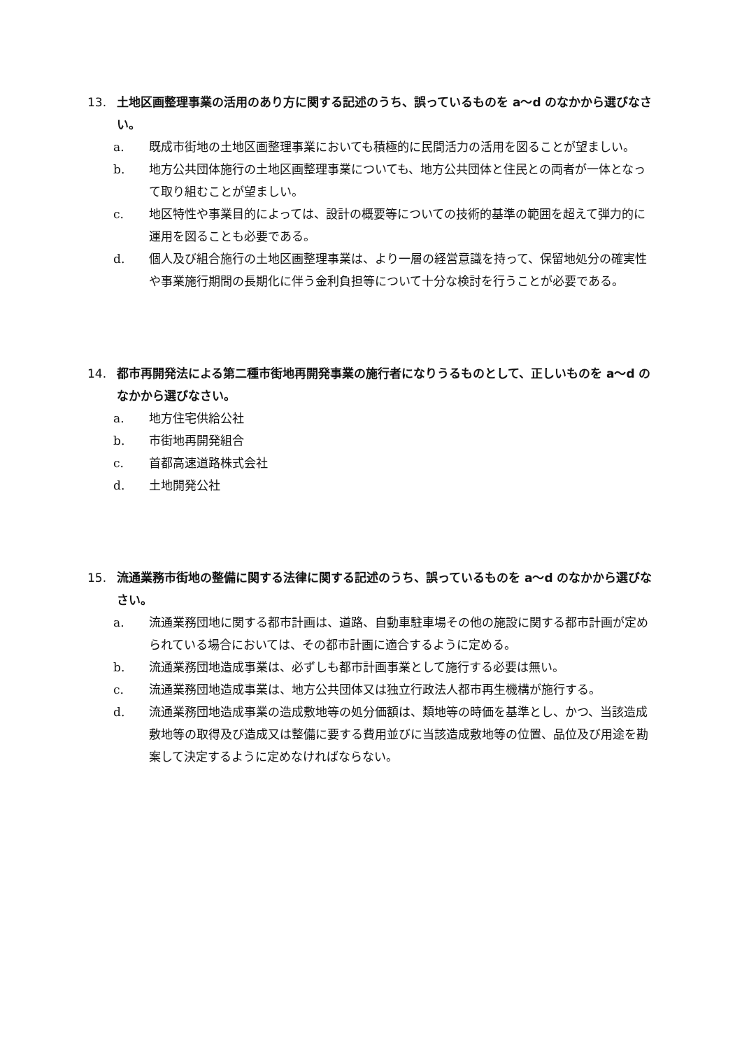13. 土地区画整理事業の活用のあり方に関する記述のうち、誤っているものを a～d のなかから選びなさい。
a. 既成市街地の土地区画整理事業においても積極的に民間活力の活用を図ることが望ましい。
b. 地方公共団体施行の土地区画整理事業についても、地方公共団体と住民との両者が一体となって取り組むことが望ましい。
c. 地区特性や事業目的によっては、設計の概要等についての技術的基準の範囲を超えて弾力的に運用を図ることも必要である。
d. 個人及び組合施行の土地区画整理事業は、より一層の経営意識を持って、保留地処分の確実性や事業施行期間の長期化に伴う金利負担等について十分な検討を行うことが必要である。
14. 都市再開発法による第二種市街地再開発事業の施行者になりうるものとして、正しいものを a～d のなかから選びなさい。
a. 地方住宅供給公社
b. 市街地再開発組合
c. 首都高速道路株式会社
d. 土地開発公社
15. 流通業務市街地の整備に関する法律に関する記述のうち、誤っているものを a～d のなかから選びなさい。
a. 流通業務団地に関する都市計画は、道路、自動車駐車場その他の施設に関する都市計画が定められている場合においては、その都市計画に適合するように定める。
b. 流通業務団地造成事業は、必ずしも都市計画事業として施行する必要は無い。
c. 流通業務団地造成事業は、地方公共団体又は独立行政法人都市再生機構が施行する。
d. 流通業務団地造成事業の造成敷地等の処分価額は、類地等の時価を基準とし、かつ、当該造成敷地等の取得及び造成又は整備に要する費用並びに当該造成敷地等の位置、品位及び用途を勘案して決定するように定めなければならない。